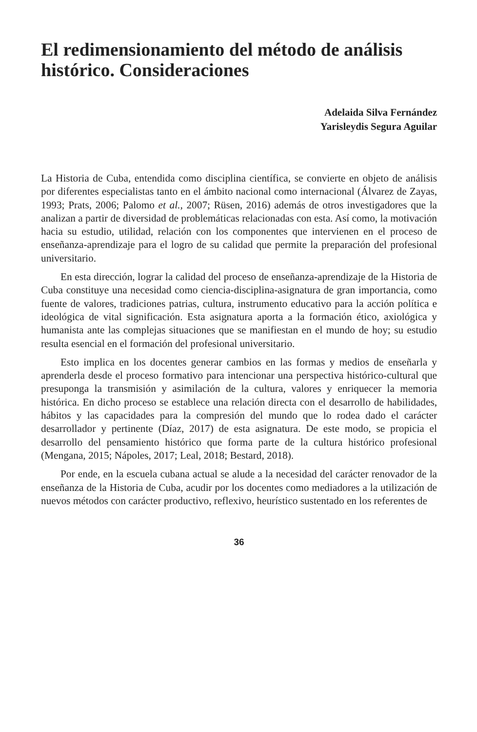El redimensionamiento del método de análisis histórico. Consideraciones
Adelaida Silva Fernández
Yarisleydis Segura Aguilar
La Historia de Cuba, entendida como disciplina científica, se convierte en objeto de análisis por diferentes especialistas tanto en el ámbito nacional como internacional (Álvarez de Zayas, 1993; Prats, 2006; Palomo et al., 2007; Rüsen, 2016) además de otros investigadores que la analizan a partir de diversidad de problemáticas relacionadas con esta. Así como, la motivación hacia su estudio, utilidad, relación con los componentes que intervienen en el proceso de enseñanza-aprendizaje para el logro de su calidad que permite la preparación del profesional universitario.
En esta dirección, lograr la calidad del proceso de enseñanza-aprendizaje de la Historia de Cuba constituye una necesidad como ciencia-disciplina-asignatura de gran importancia, como fuente de valores, tradiciones patrias, cultura, instrumento educativo para la acción política e ideológica de vital significación. Esta asignatura aporta a la formación ético, axiológica y humanista ante las complejas situaciones que se manifiestan en el mundo de hoy; su estudio resulta esencial en el formación del profesional universitario.
Esto implica en los docentes generar cambios en las formas y medios de enseñarla y aprenderla desde el proceso formativo para intencionar una perspectiva histórico-cultural que presuponga la transmisión y asimilación de la cultura, valores y enriquecer la memoria histórica. En dicho proceso se establece una relación directa con el desarrollo de habilidades, hábitos y las capacidades para la compresión del mundo que lo rodea dado el carácter desarrollador y pertinente (Díaz, 2017) de esta asignatura. De este modo, se propicia el desarrollo del pensamiento histórico que forma parte de la cultura histórico profesional (Mengana, 2015; Nápoles, 2017; Leal, 2018; Bestard, 2018).
Por ende, en la escuela cubana actual se alude a la necesidad del carácter renovador de la enseñanza de la Historia de Cuba, acudir por los docentes como mediadores a la utilización de nuevos métodos con carácter productivo, reflexivo, heurístico sustentado en los referentes de
36